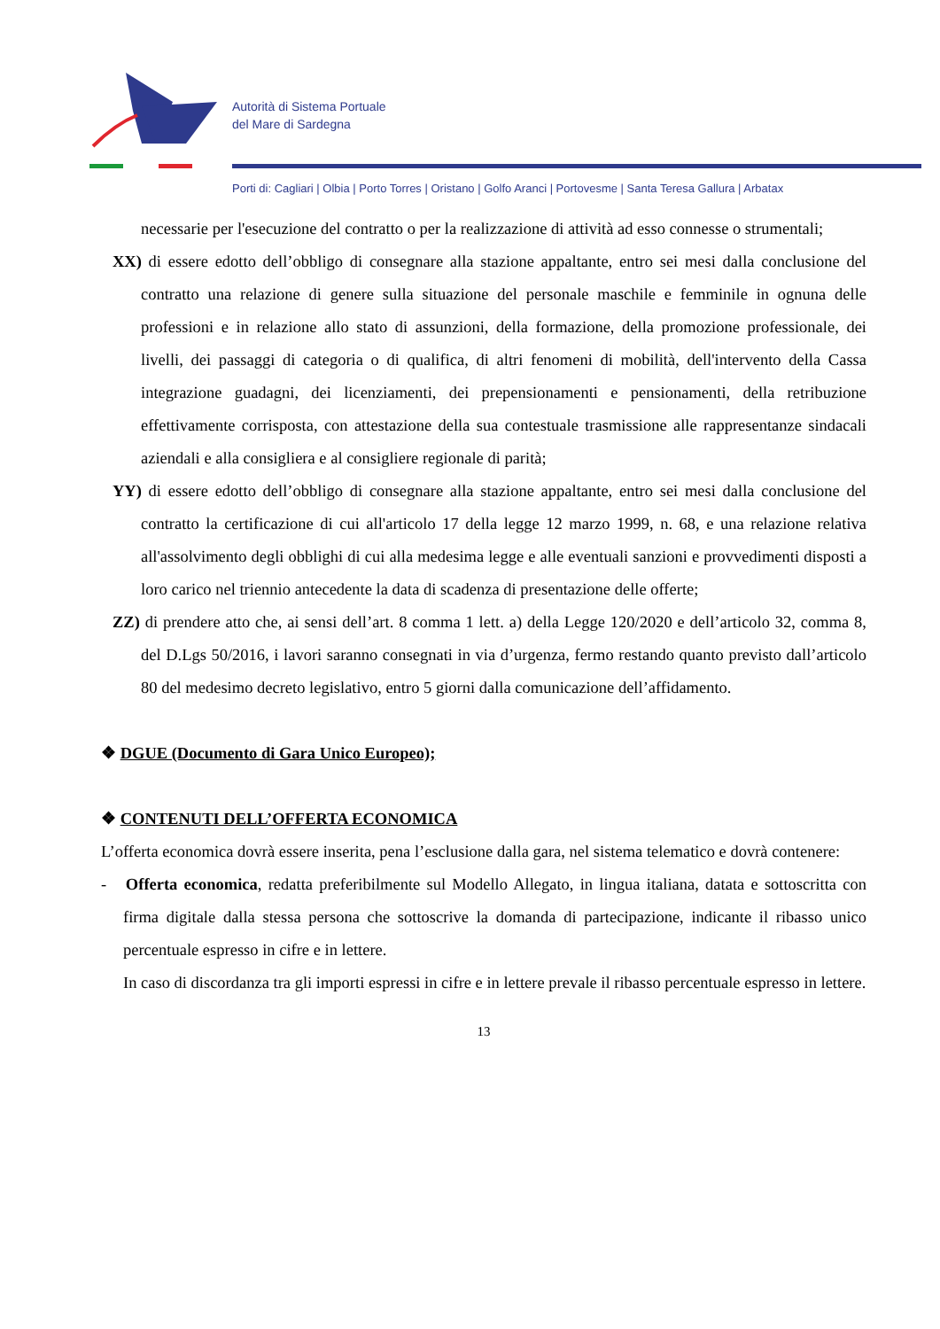Autorità di Sistema Portuale
del Mare di Sardegna
Porti di: Cagliari | Olbia | Porto Torres | Oristano | Golfo Aranci | Portovesme | Santa Teresa Gallura | Arbatax
necessarie per l'esecuzione del contratto o per la realizzazione di attività ad esso connesse o strumentali;
XX) di essere edotto dell’obbligo di consegnare alla stazione appaltante, entro sei mesi dalla conclusione del contratto una relazione di genere sulla situazione del personale maschile e femminile in ognuna delle professioni e in relazione allo stato di assunzioni, della formazione, della promozione professionale, dei livelli, dei passaggi di categoria o di qualifica, di altri fenomeni di mobilità, dell'intervento della Cassa integrazione guadagni, dei licenziamenti, dei prepensionamenti e pensionamenti, della retribuzione effettivamente corrisposta, con attestazione della sua contestuale trasmissione alle rappresentanze sindacali aziendali e alla consigliera e al consigliere regionale di parità;
YY) di essere edotto dell’obbligo di consegnare alla stazione appaltante, entro sei mesi dalla conclusione del contratto la certificazione di cui all'articolo 17 della legge 12 marzo 1999, n. 68, e una relazione relativa all'assolvimento degli obblighi di cui alla medesima legge e alle eventuali sanzioni e provvedimenti disposti a loro carico nel triennio antecedente la data di scadenza di presentazione delle offerte;
ZZ) di prendere atto che, ai sensi dell’art. 8 comma 1 lett. a) della Legge 120/2020 e dell’articolo 32, comma 8, del D.Lgs 50/2016, i lavori saranno consegnati in via d’urgenza, fermo restando quanto previsto dall’articolo 80 del medesimo decreto legislativo, entro 5 giorni dalla comunicazione dell’affidamento.
❖ DGUE (Documento di Gara Unico Europeo);
❖ CONTENUTI DELL’OFFERTA ECONOMICA
L’offerta economica dovrà essere inserita, pena l’esclusione dalla gara, nel sistema telematico e dovrà contenere:
- Offerta economica, redatta preferibilmente sul Modello Allegato, in lingua italiana, datata e sottoscritta con firma digitale dalla stessa persona che sottoscrive la domanda di partecipazione, indicante il ribasso unico percentuale espresso in cifre e in lettere.
In caso di discordanza tra gli importi espressi in cifre e in lettere prevale il ribasso percentuale espresso in lettere.
13